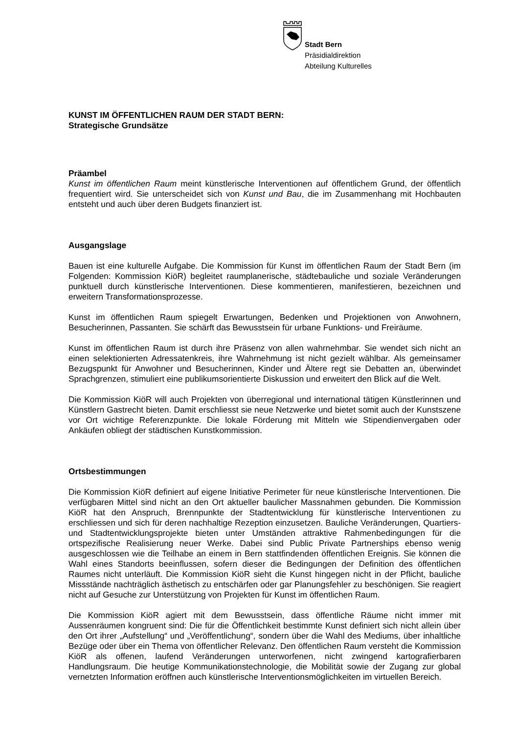Stadt Bern
Präsidialdirektion
Abteilung Kulturelles
KUNST IM ÖFFENTLICHEN RAUM DER STADT BERN:
Strategische Grundsätze
Präambel
Kunst im öffentlichen Raum meint künstlerische Interventionen auf öffentlichem Grund, der öffentlich frequentiert wird. Sie unterscheidet sich von Kunst und Bau, die im Zusammenhang mit Hochbauten entsteht und auch über deren Budgets finanziert ist.
Ausgangslage
Bauen ist eine kulturelle Aufgabe. Die Kommission für Kunst im öffentlichen Raum der Stadt Bern (im Folgenden: Kommission KiöR) begleitet raumplanerische, städtebauliche und soziale Veränderungen punktuell durch künstlerische Interventionen. Diese kommentieren, manifestieren, bezeichnen und erweitern Transformationsprozesse.
Kunst im öffentlichen Raum spiegelt Erwartungen, Bedenken und Projektionen von Anwohnern, Besucherinnen, Passanten. Sie schärft das Bewusstsein für urbane Funktions- und Freiräume.
Kunst im öffentlichen Raum ist durch ihre Präsenz von allen wahrnehmbar. Sie wendet sich nicht an einen selektionierten Adressatenkreis, ihre Wahrnehmung ist nicht gezielt wählbar. Als gemeinsamer Bezugspunkt für Anwohner und Besucherinnen, Kinder und Ältere regt sie Debatten an, überwindet Sprachgrenzen, stimuliert eine publikumsorientierte Diskussion und erweitert den Blick auf die Welt.
Die Kommission KiöR will auch Projekten von überregional und international tätigen Künstlerinnen und Künstlern Gastrecht bieten. Damit erschliesst sie neue Netzwerke und bietet somit auch der Kunstszene vor Ort wichtige Referenzpunkte. Die lokale Förderung mit Mitteln wie Stipendienvergaben oder Ankäufen obliegt der städtischen Kunstkommission.
Ortsbestimmungen
Die Kommission KiöR definiert auf eigene Initiative Perimeter für neue künstlerische Interventionen. Die verfügbaren Mittel sind nicht an den Ort aktueller baulicher Massnahmen gebunden. Die Kommission KiöR hat den Anspruch, Brennpunkte der Stadtentwicklung für künstlerische Interventionen zu erschliessen und sich für deren nachhaltige Rezeption einzusetzen. Bauliche Veränderungen, Quartiers- und Stadtentwicklungsprojekte bieten unter Umständen attraktive Rahmenbedingungen für die ortspezifische Realisierung neuer Werke. Dabei sind Public Private Partnerships ebenso wenig ausgeschlossen wie die Teilhabe an einem in Bern stattfindenden öffentlichen Ereignis. Sie können die Wahl eines Standorts beeinflussen, sofern dieser die Bedingungen der Definition des öffentlichen Raumes nicht unterläuft. Die Kommission KiöR sieht die Kunst hingegen nicht in der Pflicht, bauliche Missstände nachträglich ästhetisch zu entschärfen oder gar Planungsfehler zu beschönigen. Sie reagiert nicht auf Gesuche zur Unterstützung von Projekten für Kunst im öffentlichen Raum.
Die Kommission KiöR agiert mit dem Bewusstsein, dass öffentliche Räume nicht immer mit Aussenräumen kongruent sind: Die für die Öffentlichkeit bestimmte Kunst definiert sich nicht allein über den Ort ihrer „Aufstellung“ und „Veröffentlichung“, sondern über die Wahl des Mediums, über inhaltliche Bezüge oder über ein Thema von öffentlicher Relevanz. Den öffentlichen Raum versteht die Kommission KiöR als offenen, laufend Veränderungen unterworfenen, nicht zwingend kartografierbaren Handlungsraum. Die heutige Kommunikationstechnologie, die Mobilität sowie der Zugang zur global vernetzten Information eröffnen auch künstlerische Interventionsmöglichkeiten im virtuellen Bereich.